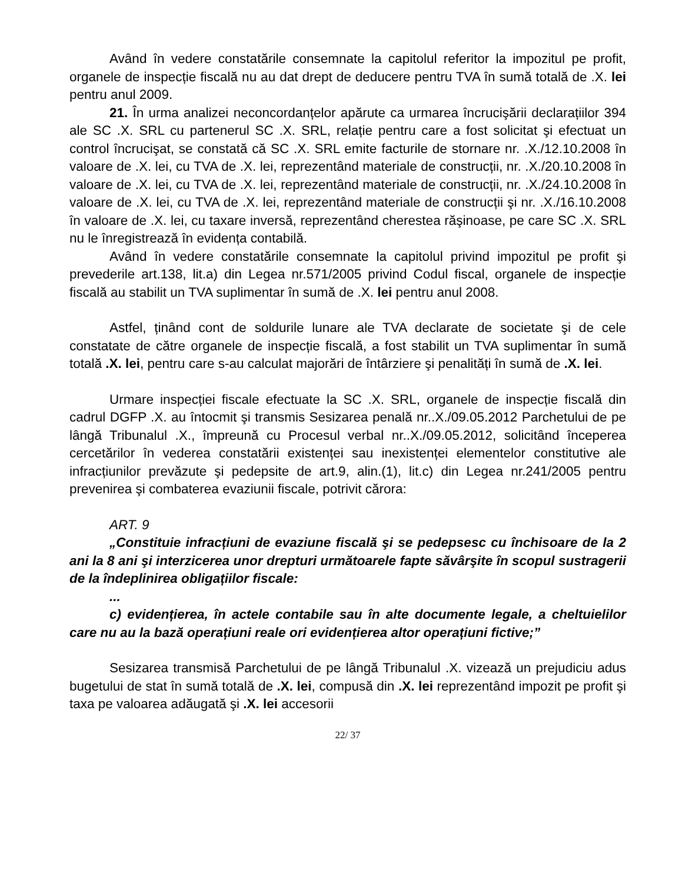Având în vedere constatările consemnate la capitolul referitor la impozitul pe profit, organele de inspecție fiscală nu au dat drept de deducere pentru TVA în sumă totală de .X. lei pentru anul 2009.
21. În urma analizei neconcordanțelor apărute ca urmarea încrucişării declarațiilor 394 ale SC .X. SRL cu partenerul SC .X. SRL, relație pentru care a fost solicitat şi efectuat un control încrucişat, se constată că SC .X. SRL emite facturile de stornare nr. .X./12.10.2008 în valoare de .X. lei, cu TVA de .X. lei, reprezentând materiale de construcții, nr. .X./20.10.2008 în valoare de .X. lei, cu TVA de .X. lei, reprezentând materiale de construcții, nr. .X./24.10.2008 în valoare de .X. lei, cu TVA de .X. lei, reprezentând materiale de construcții şi nr. .X./16.10.2008 în valoare de .X. lei, cu taxare inversă, reprezentând cherestea răşinoase, pe care SC .X. SRL nu le înregistrează în evidența contabilă.
Având în vedere constatările consemnate la capitolul privind impozitul pe profit şi prevederile art.138, lit.a) din Legea nr.571/2005 privind Codul fiscal, organele de inspecție fiscală au stabilit un TVA suplimentar în sumă de .X. lei pentru anul 2008.
Astfel, ținând cont de soldurile lunare ale TVA declarate de societate şi de cele constatate de către organele de inspecție fiscală, a fost stabilit un TVA suplimentar în sumă totală .X. lei, pentru care s-au calculat majorări de întârziere şi penalități în sumă de .X. lei.
Urmare inspecției fiscale efectuate la SC .X. SRL, organele de inspecție fiscală din cadrul DGFP .X. au întocmit şi transmis Sesizarea penală nr..X./09.05.2012 Parchetului de pe lângă Tribunalul .X., împreună cu Procesul verbal nr..X./09.05.2012, solicitând începerea cercetărilor în vederea constatării existenței sau inexistenței elementelor constitutive ale infracțiunilor prevăzute şi pedepsite de art.9, alin.(1), lit.c) din Legea nr.241/2005 pentru prevenirea şi combaterea evaziunii fiscale, potrivit cărora:
ART. 9
„Constituie infracțiuni de evaziune fiscală şi se pedepsesc cu închisoare de la 2 ani la 8 ani şi interzicerea unor drepturi următoarele fapte săvârşite în scopul sustragerii de la îndeplinirea obligațiilor fiscale:
...
c) evidențierea, în actele contabile sau în alte documente legale, a cheltuielilor care nu au la bază operațiuni reale ori evidențierea altor operațiuni fictive;”
Sesizarea transmisă Parchetului de pe lângă Tribunalul .X. vizează un prejudiciu adus bugetului de stat în sumă totală de .X. lei, compusă din .X. lei reprezentând impozit pe profit şi taxa pe valoarea adăugată şi .X. lei accesorii
22/ 37